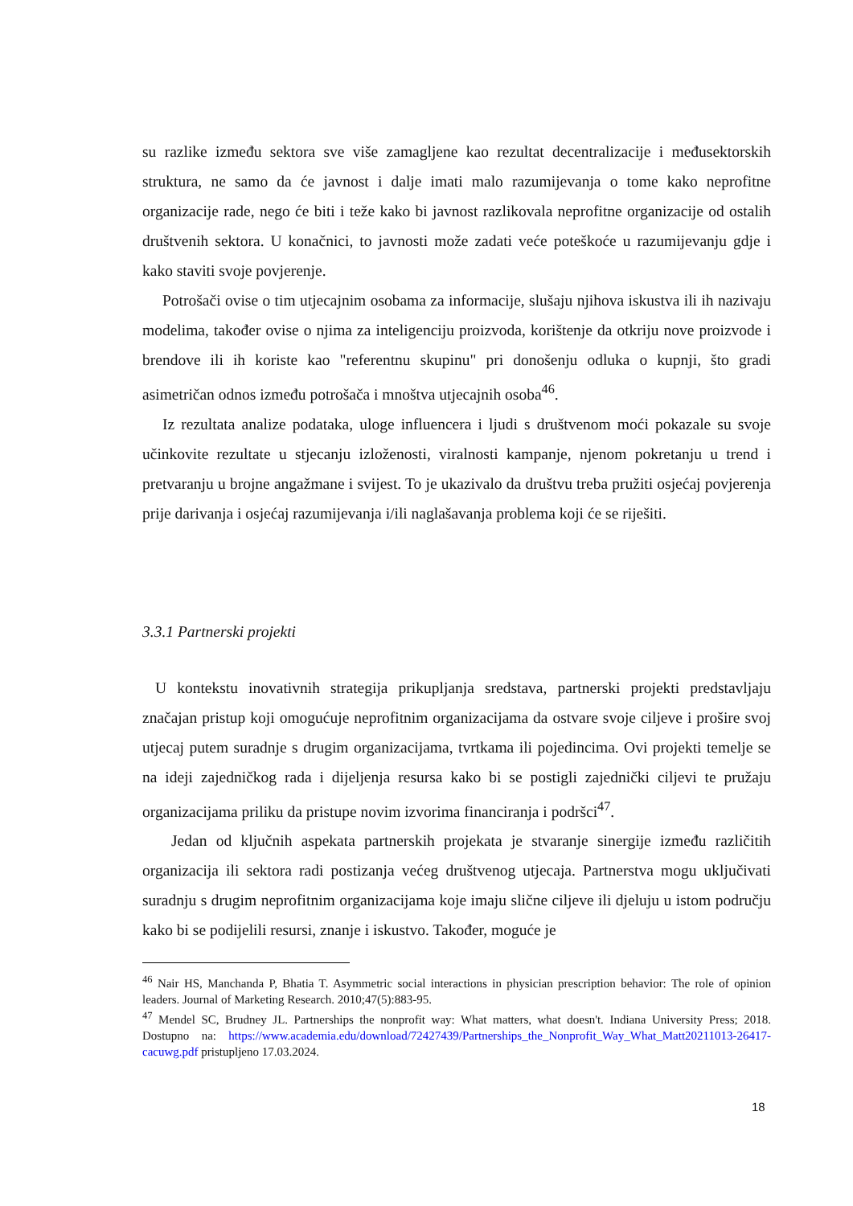su razlike između sektora sve više zamagljene kao rezultat decentralizacije i međusektorskih struktura, ne samo da će javnost i dalje imati malo razumijevanja o tome kako neprofitne organizacije rade, nego će biti i teže kako bi javnost razlikovala neprofitne organizacije od ostalih društvenih sektora. U konačnici, to javnosti može zadati veće poteškoće u razumijevanju gdje i kako staviti svoje povjerenje.
Potrošači ovise o tim utjecajnim osobama za informacije, slušaju njihova iskustva ili ih nazivaju modelima, također ovise o njima za inteligenciju proizvoda, korištenje da otkriju nove proizvode i brendove ili ih koriste kao "referentnu skupinu" pri donošenju odluka o kupnji, što gradi asimetričan odnos između potrošača i mnoštva utjecajnih osoba<sup>46</sup>.
Iz rezultata analize podataka, uloge influencera i ljudi s društvenom moći pokazale su svoje učinkovite rezultate u stjecanju izloženosti, viralnosti kampanje, njenom pokretanju u trend i pretvaranju u brojne angažmane i svijest. To je ukazivalo da društvu treba pružiti osjećaj povjerenja prije darivanja i osjećaj razumijevanja i/ili naglašavanja problema koji će se riješiti.
3.3.1 Partnerski projekti
U kontekstu inovativnih strategija prikupljanja sredstava, partnerski projekti predstavljaju značajan pristup koji omogućuje neprofitnim organizacijama da ostvare svoje ciljeve i prošire svoj utjecaj putem suradnje s drugim organizacijama, tvrtkama ili pojedincima. Ovi projekti temelje se na ideji zajedničkog rada i dijeljenja resursa kako bi se postigli zajednički ciljevi te pružaju organizacijama priliku da pristupe novim izvorima financiranja i podršci<sup>47</sup>.
Jedan od ključnih aspekata partnerskih projekata je stvaranje sinergije između različitih organizacija ili sektora radi postizanja većeg društvenog utjecaja. Partnerstva mogu uključivati suradnju s drugim neprofitnim organizacijama koje imaju slične ciljeve ili djeluju u istom području kako bi se podijelili resursi, znanje i iskustvo. Također, moguće je
<sup>46</sup> Nair HS, Manchanda P, Bhatia T. Asymmetric social interactions in physician prescription behavior: The role of opinion leaders. Journal of Marketing Research. 2010;47(5):883-95.
<sup>47</sup> Mendel SC, Brudney JL. Partnerships the nonprofit way: What matters, what doesn't. Indiana University Press; 2018. Dostupno na: https://www.academia.edu/download/72427439/Partnerships_the_Nonprofit_Way_What_Matt20211013-26417-cacuwg.pdf pristupljeno 17.03.2024.
18